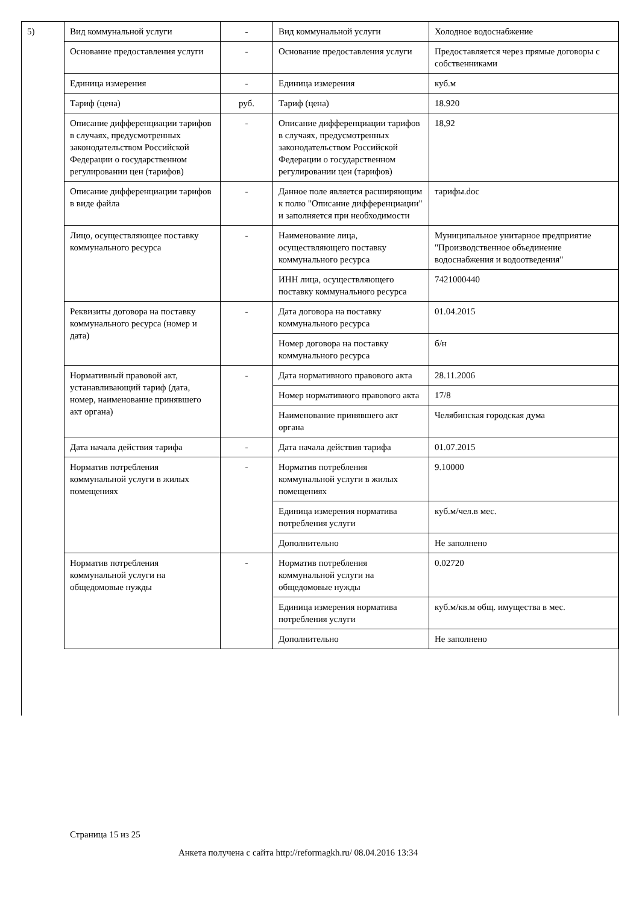| 5) | Вид коммунальной услуги | - | Вид коммунальной услуги | Холодное водоснабжение |
| | Основание предоставления услуги | - | Основание предоставления услуги | Предоставляется через прямые договоры с собственниками |
| | Единица измерения | - | Единица измерения | куб.м |
| | Тариф (цена) | руб. | Тариф (цена) | 18.920 |
| | Описание дифференциации тарифов в случаях, предусмотренных законодательством Российской Федерации о государственном регулировании цен (тарифов) | - | Описание дифференциации тарифов в случаях, предусмотренных законодательством Российской Федерации о государственном регулировании цен (тарифов) | 18,92 |
| | Описание дифференциации тарифов в виде файла | - | Данное поле является расширяющим к полю "Описание дифференциации" и заполняется при необходимости | тарифы.doc |
| | Лицо, осуществляющее поставку коммунального ресурса | - | Наименование лица, осуществляющего поставку коммунального ресурса | Муниципальное унитарное предприятие "Производственное объединение водоснабжения и водоотведения" |
| | | | ИНН лица, осуществляющего поставку коммунального ресурса | 7421000440 |
| | Реквизиты договора на поставку коммунального ресурса (номер и дата) | - | Дата договора на поставку коммунального ресурса | 01.04.2015 |
| | | | Номер договора на поставку коммунального ресурса | б/н |
| | Нормативный правовой акт, устанавливающий тариф (дата, номер, наименование принявшего акт органа) | - | Дата нормативного правового акта | 28.11.2006 |
| | | | Номер нормативного правового акта | 17/8 |
| | | | Наименование принявшего акт органа | Челябинская городская дума |
| | Дата начала действия тарифа | - | Дата начала действия тарифа | 01.07.2015 |
| | Норматив потребления коммунальной услуги в жилых помещениях | - | Норматив потребления коммунальной услуги в жилых помещениях | 9.10000 |
| | | | Единица измерения норматива потребления услуги | куб.м/чел.в мес. |
| | | | Дополнительно | Не заполнено |
| | Норматив потребления коммунальной услуги на общедомовые нужды | - | Норматив потребления коммунальной услуги на общедомовые нужды | 0.02720 |
| | | | Единица измерения норматива потребления услуги | куб.м/кв.м общ. имущества в мес. |
| | | | Дополнительно | Не заполнено |
Страница 15 из 25
Анкета получена с сайта http://reformagkh.ru/ 08.04.2016 13:34